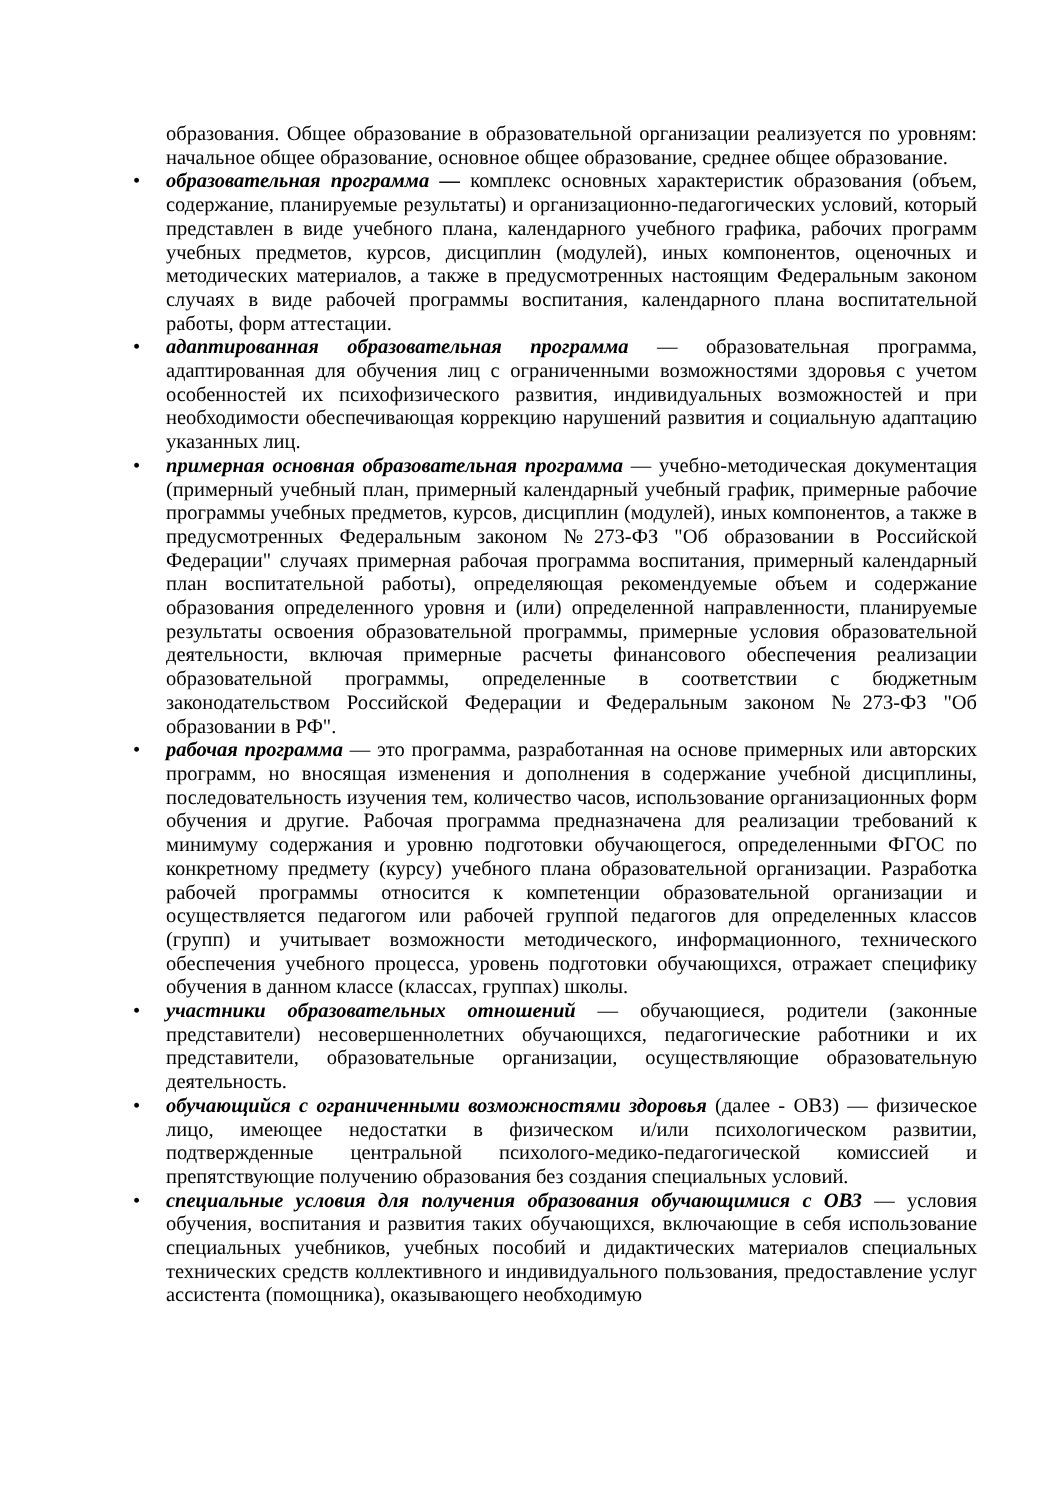образования. Общее образование в образовательной организации реализуется по уровням: начальное общее образование, основное общее образование, среднее общее образование.
•
образовательная программа — комплекс основных характеристик образования (объем, содержание, планируемые результаты) и организационно-педагогических условий, который представлен в виде учебного плана, календарного учебного графика, рабочих программ учебных предметов, курсов, дисциплин (модулей), иных компонентов, оценочных и методических материалов, а также в предусмотренных настоящим Федеральным законом случаях в виде рабочей программы воспитания, календарного плана воспитательной работы, форм аттестации.
•
адаптированная образовательная программа — образовательная программа, адаптированная для обучения лиц с ограниченными возможностями здоровья с учетом особенностей их психофизического развития, индивидуальных возможностей и при необходимости обеспечивающая коррекцию нарушений развития и социальную адаптацию указанных лиц.
•
примерная основная образовательная программа — учебно-методическая документация (примерный учебный план, примерный календарный учебный график, примерные рабочие программы учебных предметов, курсов, дисциплин (модулей), иных компонентов, а также в предусмотренных Федеральным законом №273-ФЗ "Об образовании в Российской Федерации" случаях примерная рабочая программа воспитания, примерный календарный план воспитательной работы), определяющая рекомендуемые объем и содержание образования определенного уровня и (или) определенной направленности, планируемые результаты освоения образовательной программы, примерные условия образовательной деятельности, включая примерные расчеты финансового обеспечения реализации образовательной программы, определенные в соответствии с бюджетным законодательством Российской Федерации и Федеральным законом №273-ФЗ "Об образовании в РФ".
•
рабочая программа — это программа, разработанная на основе примерных или авторских программ, но вносящая изменения и дополнения в содержание учебной дисциплины, последовательность изучения тем, количество часов, использование организационных форм обучения и другие. Рабочая программа предназначена для реализации требований к минимуму содержания и уровню подготовки обучающегося, определенными ФГОС по конкретному предмету (курсу) учебного плана образовательной организации. Разработка рабочей программы относится к компетенции образовательной организации и осуществляется педагогом или рабочей группой педагогов для определенных классов (групп) и учитывает возможности методического, информационного, технического обеспечения учебного процесса, уровень подготовки обучающихся, отражает специфику обучения в данном классе (классах, группах) школы.
•
участники образовательных отношений — обучающиеся, родители (законные представители) несовершеннолетних обучающихся, педагогические работники и их представители, образовательные организации, осуществляющие образовательную деятельность.
•
обучающийся с ограниченными возможностями здоровья (далее - ОВЗ) — физическое лицо, имеющее недостатки в физическом и/или психологическом развитии, подтвержденные центральной психолого-медико-педагогической комиссией и препятствующие получению образования без создания специальных условий.
•
специальные условия для получения образования обучающимися с ОВЗ — условия обучения, воспитания и развития таких обучающихся, включающие в себя использование специальных учебников, учебных пособий и дидактических материалов специальных технических средств коллективного и индивидуального пользования, предоставление услуг ассистента (помощника), оказывающего необходимую